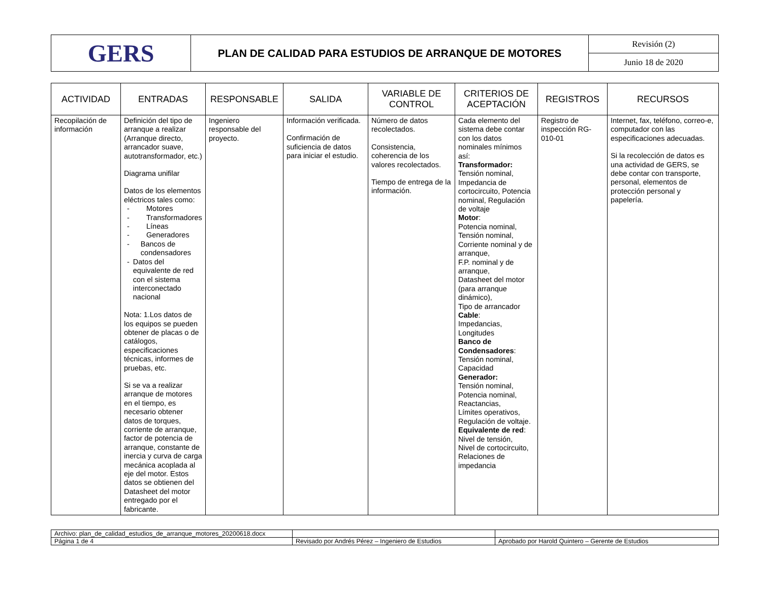| GERS | PLAN DE CALIDAD PARA ESTUDIOS DE ARRANQUE DE MOTORES | Revisión (2) |
| | | Junio 18 de 2020 |
| ACTIVIDAD | ENTRADAS | RESPONSABLE | SALIDA | VARIABLE DE CONTROL | CRITERIOS DE ACEPTACIÓN | REGISTROS | RECURSOS |
| --- | --- | --- | --- | --- | --- | --- | --- |
| Recopilación de información | Definición del tipo de arranque a realizar (Arranque directo, arrancador suave, autotransformador, etc.) Diagrama unifilar Datos de los elementos eléctricos tales como: - Motores - Transformadores - Líneas - Generadores - Bancos de condensadores - Datos del equivalente de red con el sistema interconectado nacional Nota: 1.Los datos de los equipos se pueden obtener de placas o de catálogos, especificaciones técnicas, informes de pruebas, etc. Si se va a realizar arranque de motores en el tiempo, es necesario obtener datos de torques, corriente de arranque, factor de potencia de arranque, constante de inercia y curva de carga mecánica acoplada al eje del motor. Estos datos se obtienen del Datasheet del motor entregado por el fabricante. | Ingeniero responsable del proyecto. | Información verificada. Confirmación de suficiencia de datos para iniciar el estudio. | Número de datos recolectados. Consistencia, coherencia de los valores recolectados. Tiempo de entrega de la información. | Cada elemento del sistema debe contar con los datos nominales mínimos así: Transformador: Tensión nominal, Impedancia de cortocircuito, Potencia nominal, Regulación de voltaje Motor : Potencia nominal, Tensión nominal, Corriente nominal y de arranque, F.P. nominal y de arranque, Datasheet del motor (para arranque dinámico), Tipo de arrancador Cable : Impedancias, Longitudes Banco de Condensadores : Tensión nominal, Capacidad Generador: Tensión nominal, Potencia nominal, Reactancias, Límites operativos, Regulación de voltaje. Equivalente de red : Nivel de tensión, Nivel de cortocircuito, Relaciones de impedancia | Registro de inspección RG-010-01 | Internet, fax, teléfono, correo-e, computador con las especificaciones adecuadas. Si la recolección de datos es una actividad de GERS, se debe contar con transporte, personal, elementos de protección personal y papelería. |
| Archivo: plan_de_calidad_estudios_de_arranque_motores_20200618.docx | | |
| Página 1 de 4 | Revisado por Andrés Pérez – Ingeniero de Estudios | Aprobado por Harold Quintero – Gerente de Estudios |